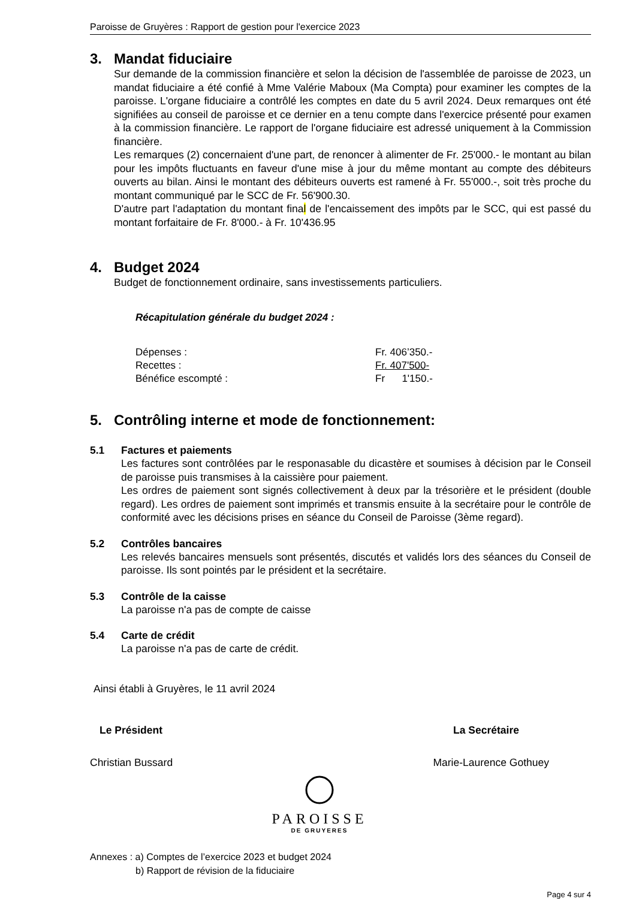Paroisse de Gruyères : Rapport de gestion pour l'exercice 2023
3. Mandat fiduciaire
Sur demande de la commission financière et selon la décision de l'assemblée de paroisse de 2023, un mandat fiduciaire a été confié à Mme Valérie Maboux (Ma Compta) pour examiner les comptes de la paroisse. L'organe fiduciaire a contrôlé les comptes en date du 5 avril 2024. Deux remarques ont été signifiées au conseil de paroisse et ce dernier en a tenu compte dans l'exercice présenté pour examen à la commission financière. Le rapport de l'organe fiduciaire est adressé uniquement à la Commission financière.
Les remarques (2) concernaient d'une part, de renoncer à alimenter de Fr. 25'000.- le montant au bilan pour les impôts fluctuants en faveur d'une mise à jour du même montant au compte des débiteurs ouverts au bilan. Ainsi le montant des débiteurs ouverts est ramené à Fr. 55'000.-, soit très proche du montant communiqué par le SCC de Fr. 56'900.30.
D'autre part l'adaptation du montant final de l'encaissement des impôts par le SCC, qui est passé du montant forfaitaire de Fr. 8'000.- à Fr. 10'436.95
4. Budget 2024
Budget de fonctionnement ordinaire, sans investissements particuliers.
Récapitulation générale du budget 2024 :
| Dépenses : | Fr. 406’350.- |
| Recettes : | Fr. 407'500- |
| Bénéfice escompté : | Fr 1'150.- |
5. Contrôling interne et mode de fonctionnement:
5.1 Factures et paiements
Les factures sont contrôlées par le responasable du dicastère et soumises à décision par le Conseil de paroisse puis transmises à la caissière pour paiement.
Les ordres de paiement sont signés collectivement à deux par la trésorière et le président (double regard). Les ordres de paiement sont imprimés et transmis ensuite à la secrétaire pour le contrôle de conformité avec les décisions prises en séance du Conseil de Paroisse (3ème regard).
5.2 Contrôles bancaires
Les relevés bancaires mensuels sont présentés, discutés et validés lors des séances du Conseil de paroisse. Ils sont pointés par le président et la secrétaire.
5.3 Contrôle de la caisse
La paroisse n'a pas de compte de caisse
5.4 Carte de crédit
La paroisse n'a pas de carte de crédit.
Ainsi établi à Gruyères, le 11 avril 2024
Le Président
Christian Bussard
PAROISSE
DE GRUYERES
La Secrétaire
Marie-Laurence Gothuey
Annexes : a) Comptes de l’exercice 2023 et budget 2024
b) Rapport de révision de la fiduciaire
Page 4 sur 4